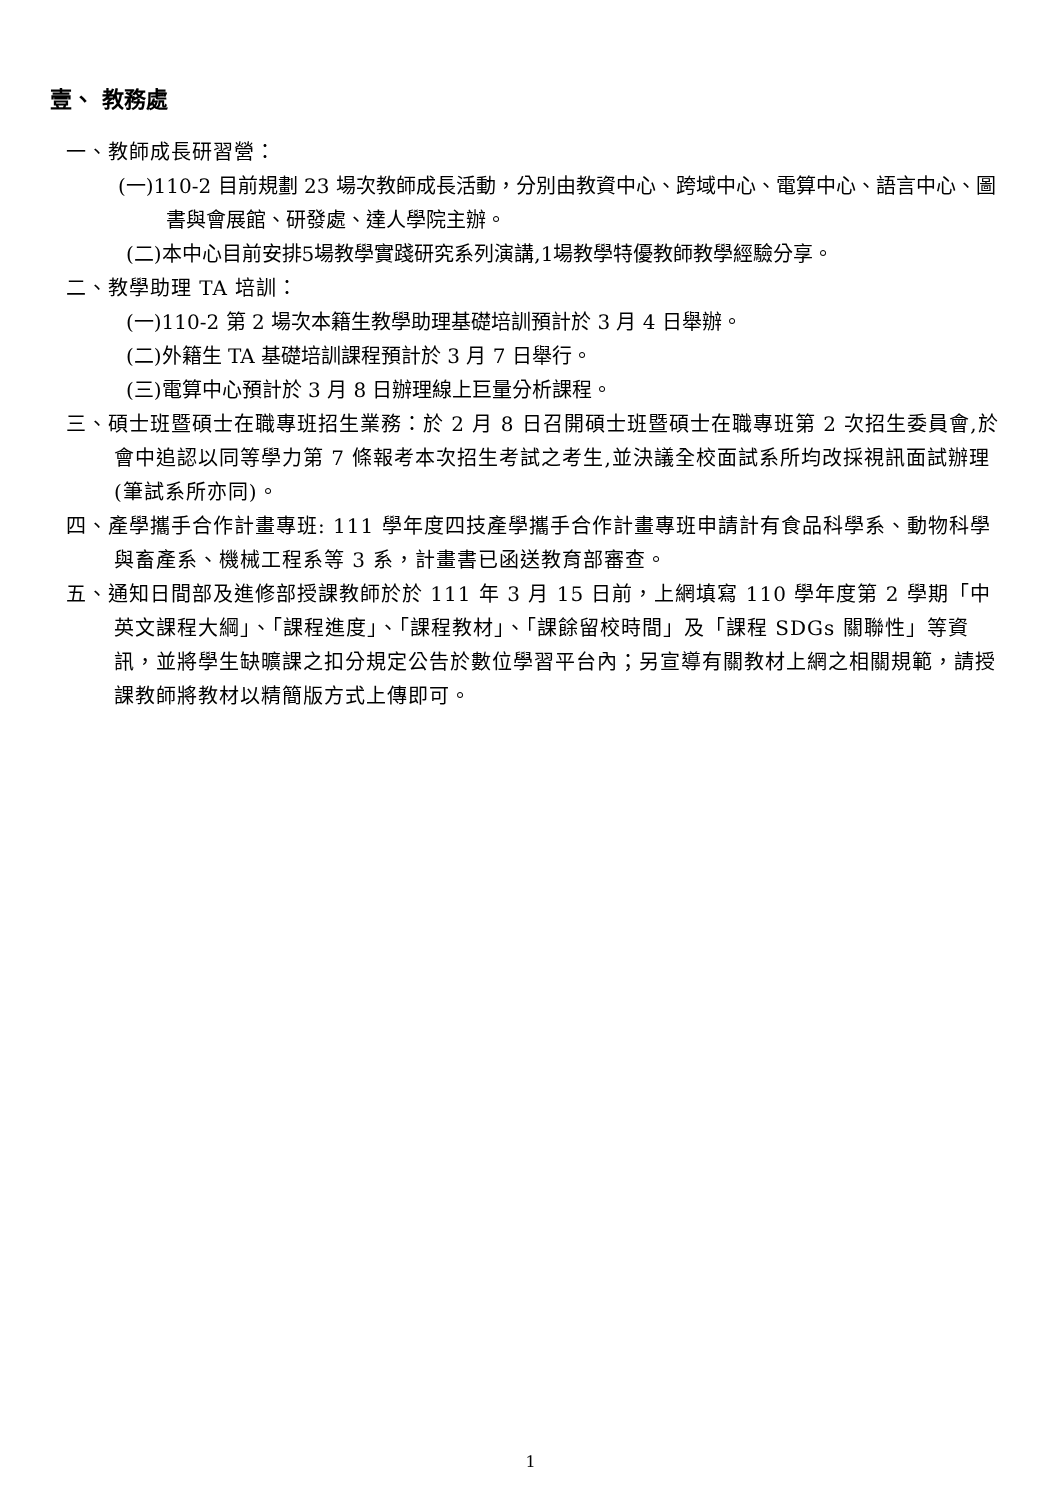壹、 教務處
一、教師成長研習營：
(一)110-2 目前規劃 23 場次教師成長活動，分別由教資中心、跨域中心、電算中心、語言中心、圖書與會展館、研發處、達人學院主辦。
(二)本中心目前安排5場教學實踐研究系列演講,1場教學特優教師教學經驗分享。
二、教學助理 TA 培訓：
(一)110-2 第 2 場次本籍生教學助理基礎培訓預計於 3 月 4 日舉辦。
(二)外籍生 TA 基礎培訓課程預計於 3 月 7 日舉行。
(三)電算中心預計於 3 月 8 日辦理線上巨量分析課程。
三、碩士班暨碩士在職專班招生業務：於 2 月 8 日召開碩士班暨碩士在職專班第 2 次招生委員會,於會中追認以同等學力第 7 條報考本次招生考試之考生,並決議全校面試系所均改採視訊面試辦理 (筆試系所亦同)。
四、產學攜手合作計畫專班: 111 學年度四技產學攜手合作計畫專班申請計有食品科學系、動物科學與畜產系、機械工程系等 3 系，計畫書已函送教育部審查。
五、通知日間部及進修部授課教師於於 111 年 3 月 15 日前，上網填寫 110 學年度第 2 學期「中英文課程大綱」、「課程進度」、「課程教材」、「課餘留校時間」及「課程 SDGs 關聯性」等資訊，並將學生缺曠課之扣分規定公告於數位學習平台內；另宣導有關教材上網之相關規範，請授課教師將教材以精簡版方式上傳即可。
1